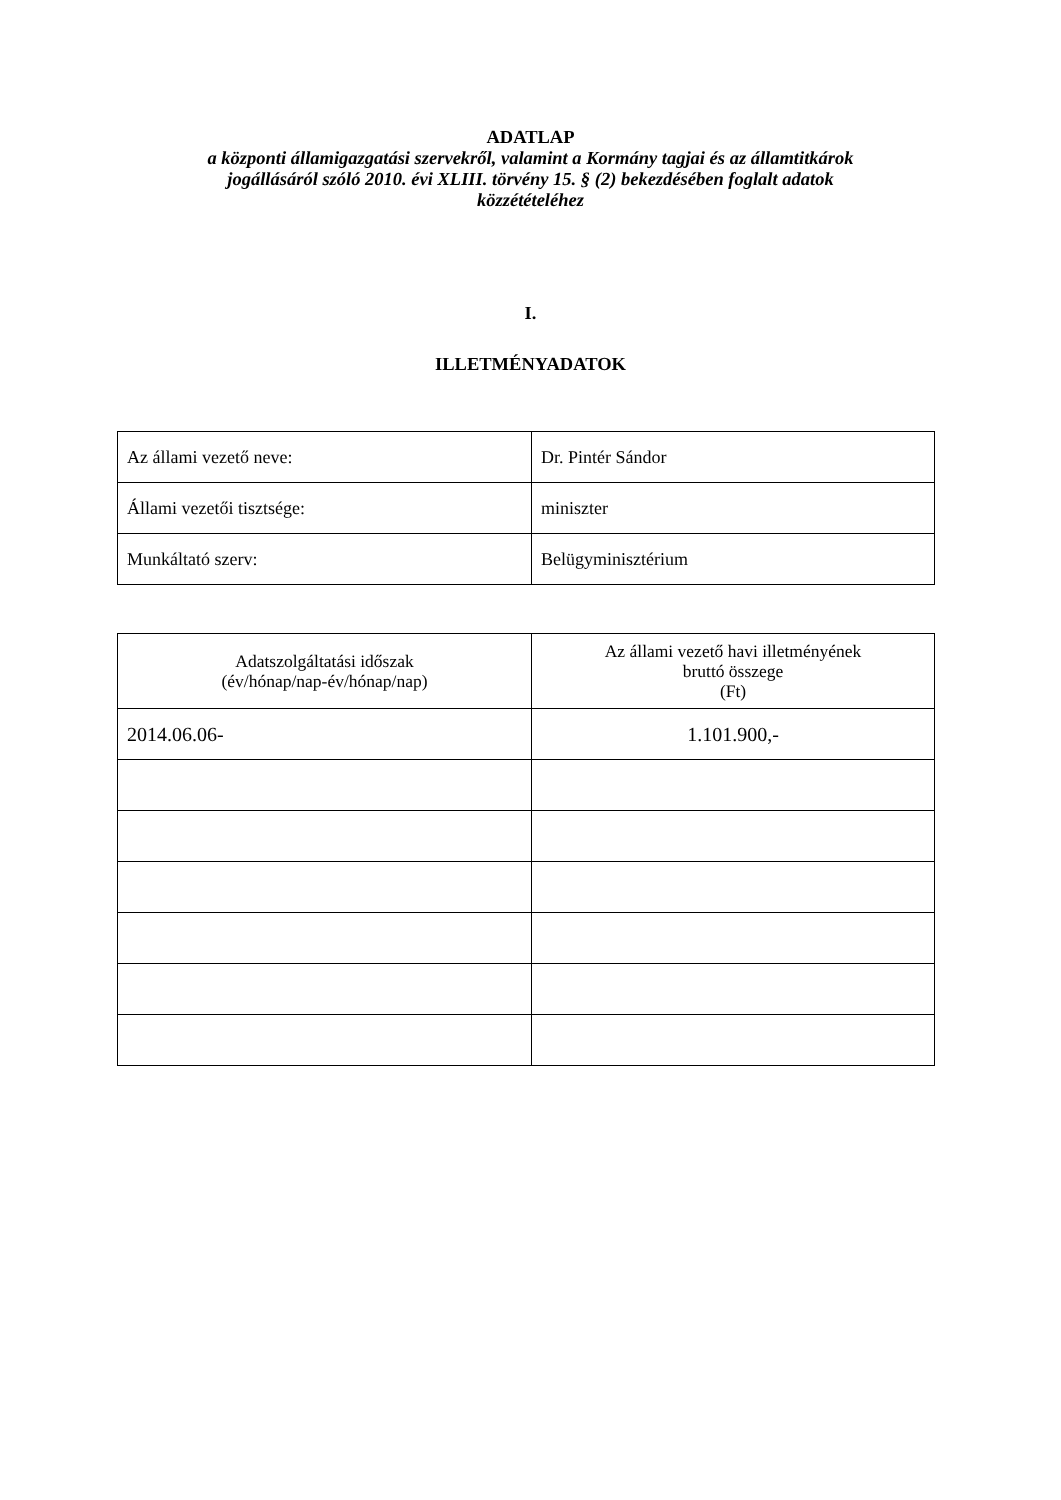ADATLAP
a központi államigazgatási szervekről, valamint a Kormány tagjai és az államtitkárok
jogállásáról szóló 2010. évi XLIII. törvény 15. § (2) bekezdésében foglalt adatok
közzétételéhez
I.
ILLETMÉNYADATOK
| Az állami vezető neve: | Dr. Pintér Sándor |
| Állami vezetői tisztsége: | miniszter |
| Munkáltató szerv: | Belügyminisztérium |
| Adatszolgáltatási időszak (év/hónap/nap-év/hónap/nap) | Az állami vezető havi illetményének bruttó összege (Ft) |
| --- | --- |
| 2014.06.06- | 1.101.900,- |